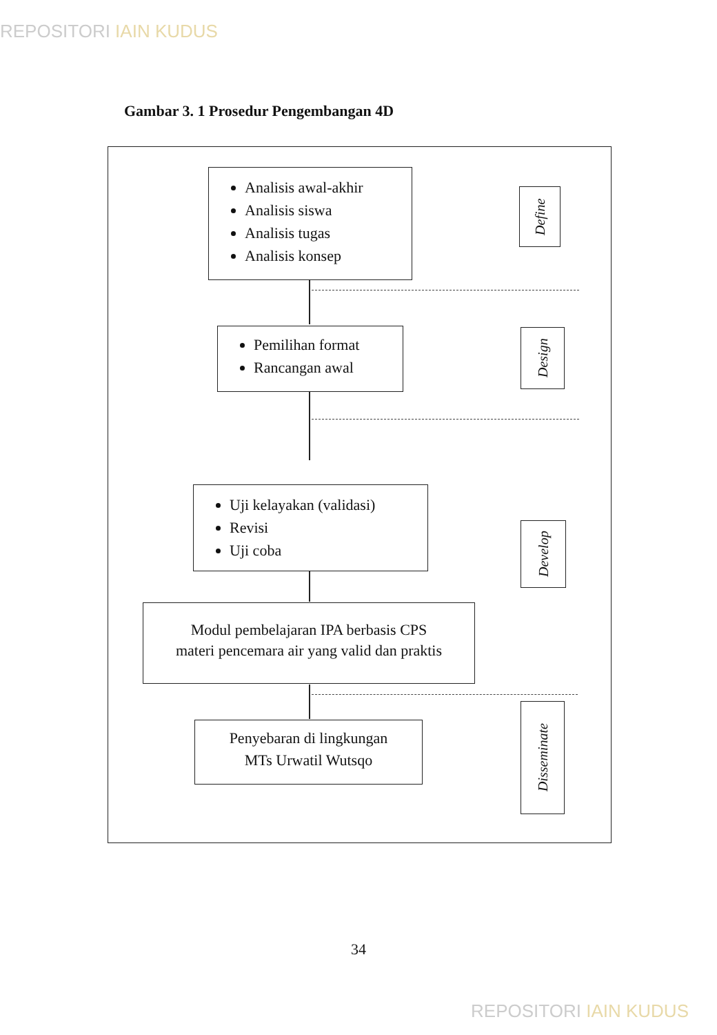REPOSITORI IAIN KUDUS
Gambar 3. 1 Prosedur Pengembangan 4D
Analisis awal-akhir
Analisis siswa
Analisis tugas
Analisis konsep
Define
Pemilihan format
Rancangan awal
Design
Uji kelayakan (validasi)
Revisi
Uji coba
Develop
Modul pembelajaran IPA berbasis CPS
materi pencemara air yang valid dan praktis
Penyebaran di lingkungan
MTs Urwatil Wutsqo
Disseminate
34
REPOSITORI IAIN KUDUS